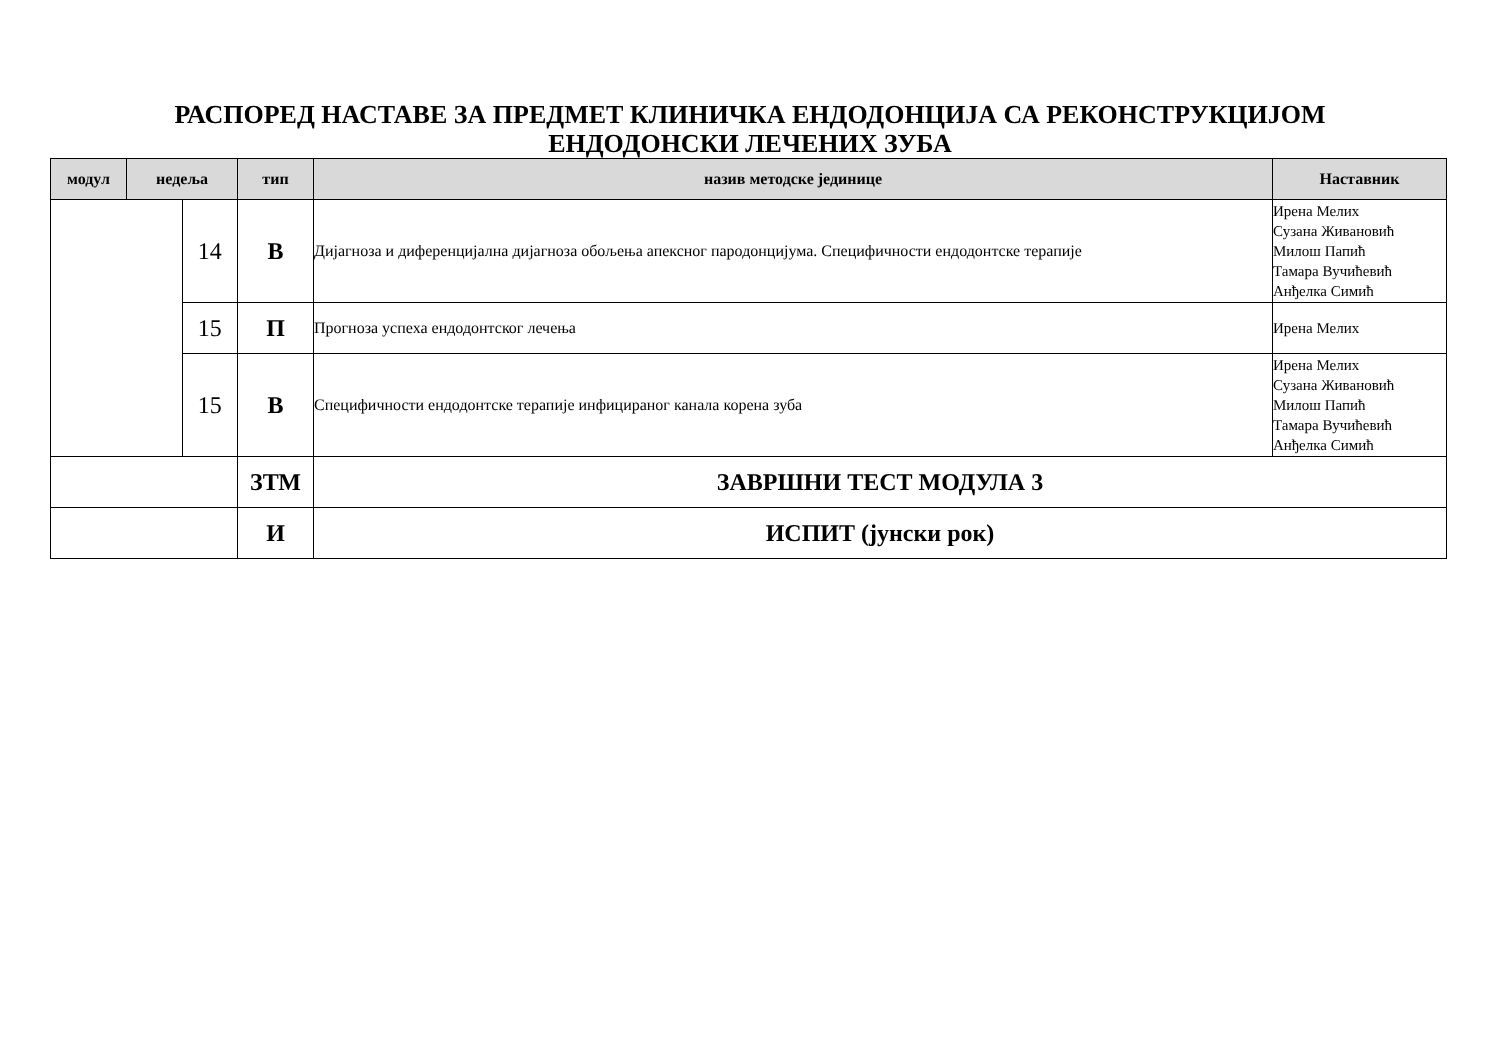РАСПОРЕД НАСТАВЕ ЗА ПРЕДМЕТ КЛИНИЧКА ЕНДОДОНЦИЈА СА РЕКОНСТРУКЦИЈОМ
ЕНДОДОНСКИ ЛЕЧЕНИХ ЗУБА
| модул | недеља | | тип | назив методске јединице | Наставник |
| --- | --- | --- | --- | --- | --- |
| | | 14 | В | Дијагноза и диференцијална дијагноза обољења апексног пародонцијума. Специфичности ендодонтске терапије | Ирена Мелих Сузана Живановић Милош Папић Тамара Вучићевић Анђелка Симић |
| | | 15 | П | Прогноза успеха ендодонтског лечења | Ирена Мелих |
| | | 15 | В | Специфичности ендодонтске терапије инфицираног канала корена зуба | Ирена Мелих Сузана Живановић Милош Папић Тамара Вучићевић Анђелка Симић |
| | | | ЗТМ | ЗАВРШНИ ТЕСТ МОДУЛА 3 | |
| | | | И | ИСПИТ (јунски рок) | |